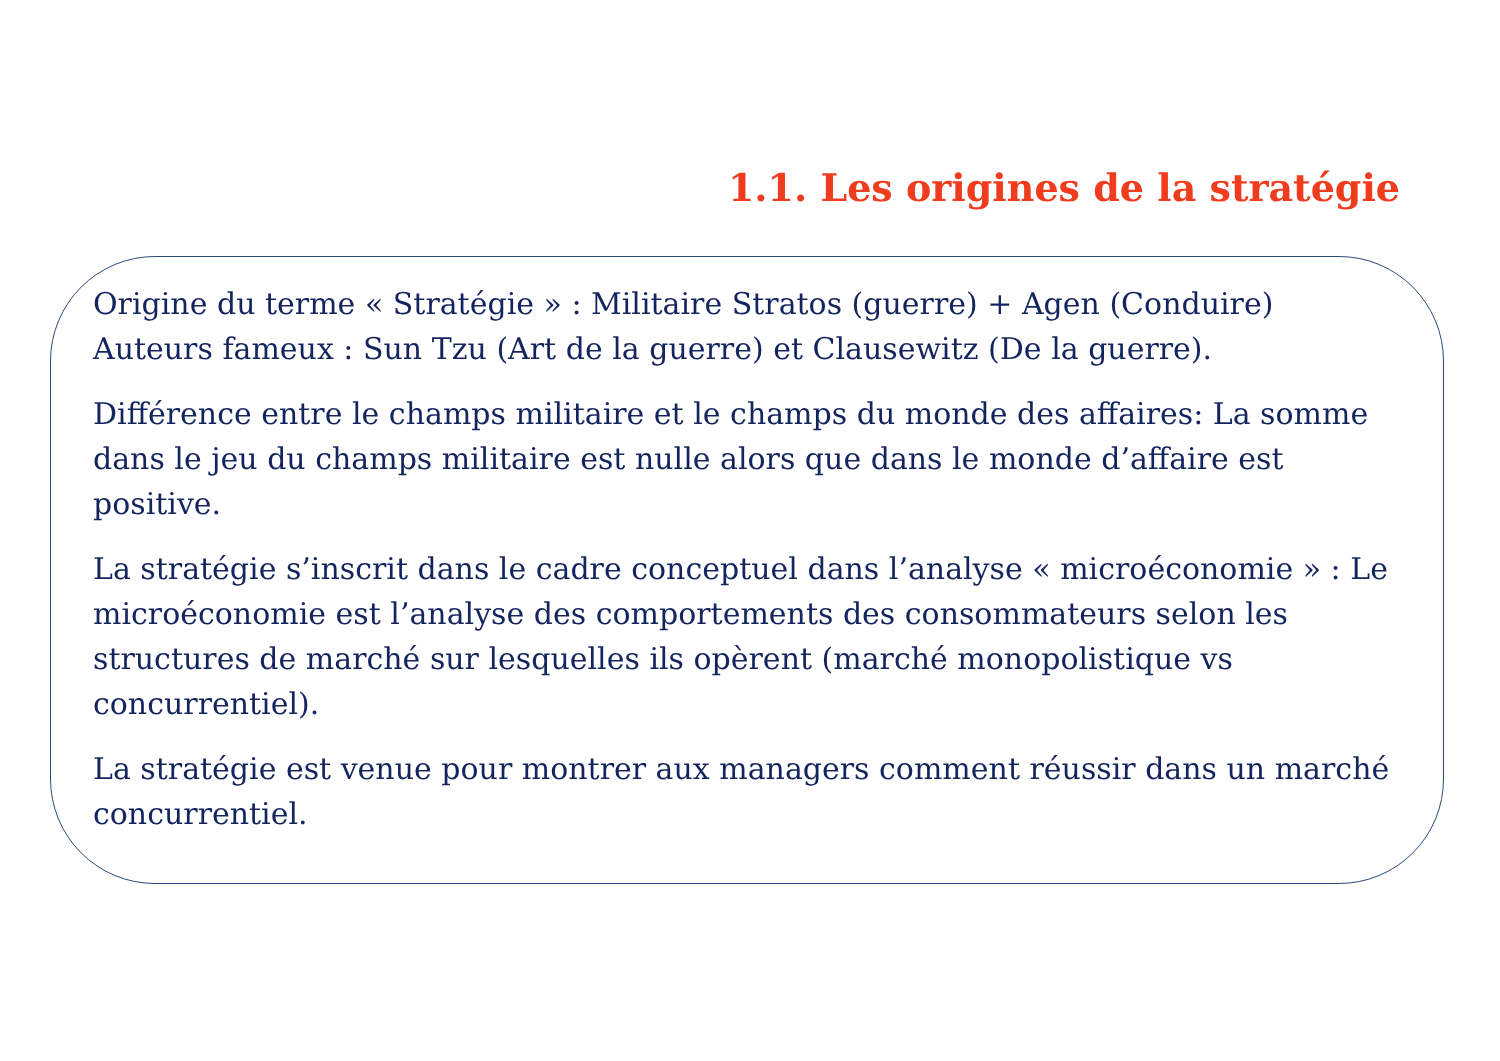1.1. Les origines de la stratégie
Origine du terme « Stratégie » : Militaire Stratos (guerre) + Agen (Conduire)
Auteurs fameux : Sun Tzu (Art de la guerre) et Clausewitz (De la guerre).
Différence entre le champs militaire et le champs du monde des affaires: La somme dans le jeu du champs militaire est nulle alors que dans le monde d’affaire est positive.
La stratégie s’inscrit dans le cadre conceptuel dans l’analyse « microéconomie » : Le microéconomie est l’analyse des comportements des consommateurs selon les structures de marché sur lesquelles ils opèrent (marché monopolistique vs concurrentiel).
La stratégie est venue pour montrer aux managers comment réussir dans un marché concurrentiel.